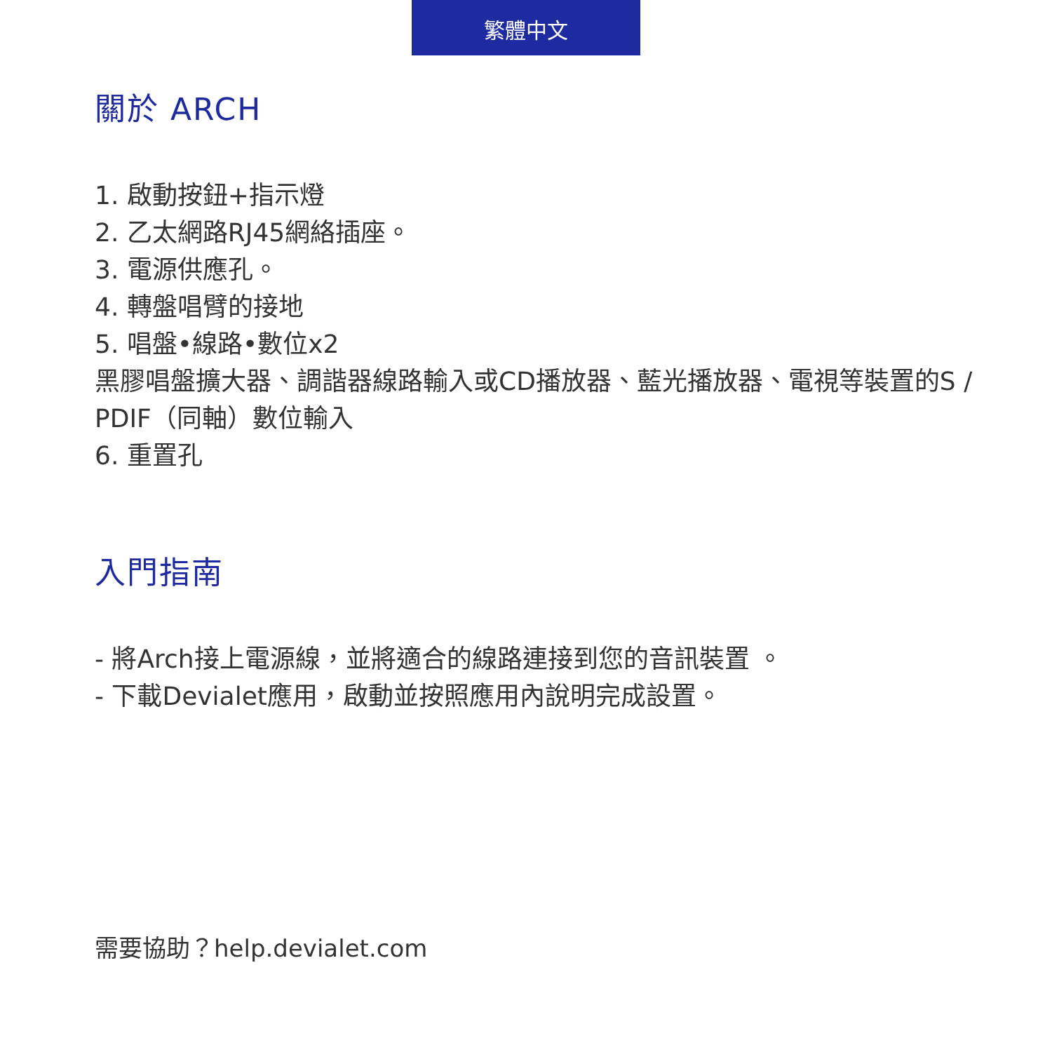繁體中文
關於 ARCH
1. 啟動按鈕+指示燈
2. 乙太網路RJ45網絡插座。
3. 電源供應孔。
4. 轉盤唱臂的接地
5. 唱盤•線路•數位x2
黑膠唱盤擴大器、調諧器線路輸入或CD播放器、藍光播放器、電視等裝置的S / PDIF（同軸）數位輸入
6. 重置孔
入門指南
- 將Arch接上電源線，並將適合的線路連接到您的音訊裝置 。
- 下載Devialet應用，啟動並按照應用內說明完成設置。
需要協助？help.devialet.com